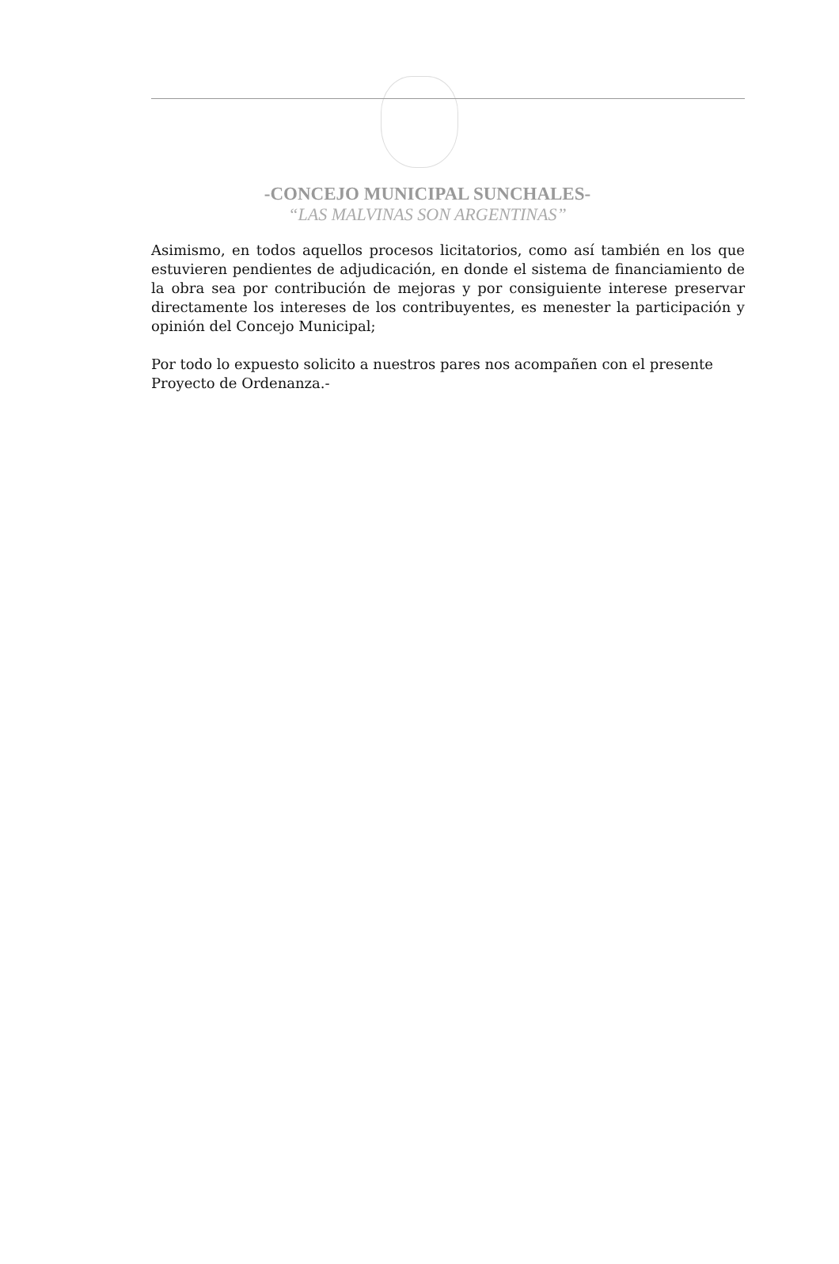-CONCEJO MUNICIPAL SUNCHALES-
“LAS MALVINAS SON ARGENTINAS”
Asimismo, en todos aquellos procesos licitatorios, como así también en los que estuvieren pendientes de adjudicación, en donde el sistema de financiamiento de la obra sea por contribución de mejoras y por consiguiente interese preservar directamente los intereses de los contribuyentes, es menester la participación y opinión del Concejo Municipal;
Por todo lo expuesto solicito a nuestros pares nos acompañen con el presente Proyecto de Ordenanza.-